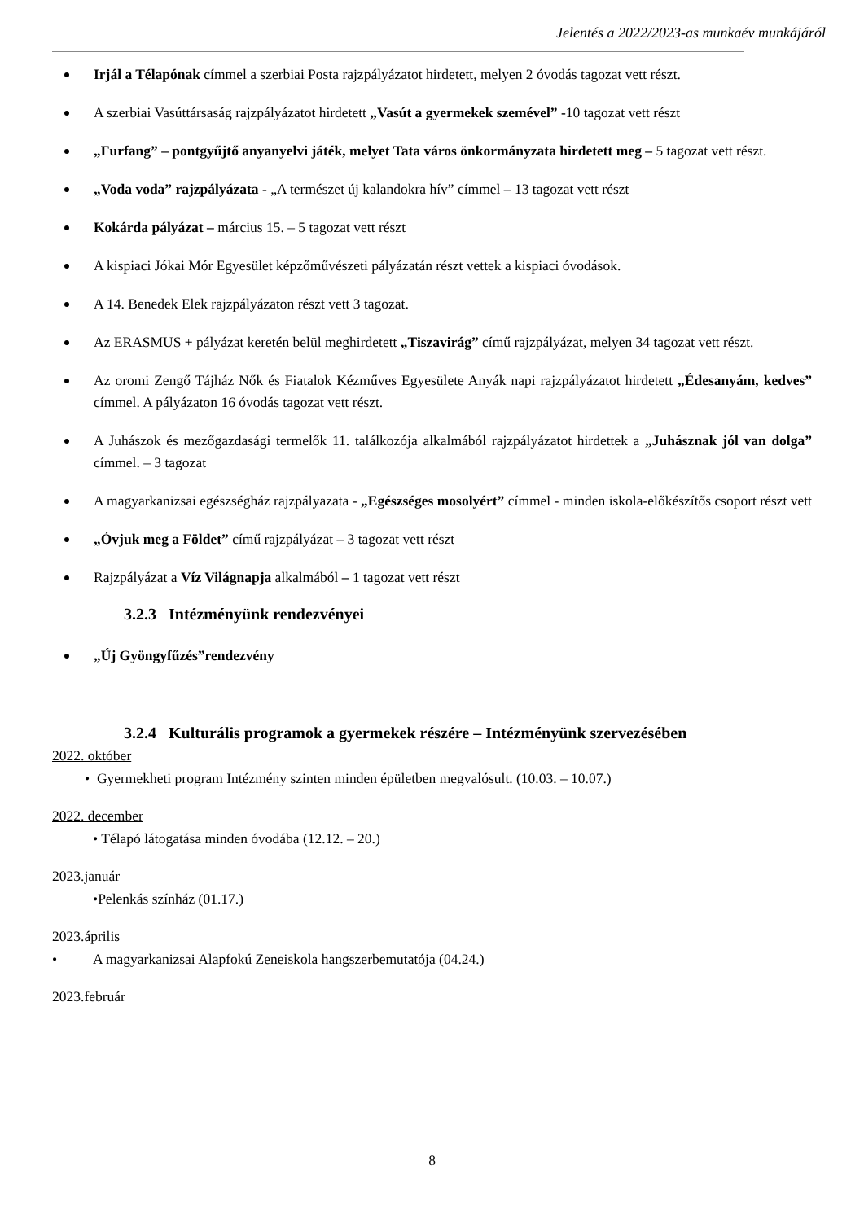Jelentés a 2022/2023-as munkaév munkájáról
Irjál a Télapónak címmel a szerbiai Posta rajzpályázatot hirdetett, melyen 2 óvodás tagozat vett részt.
A szerbiai Vasúttársaság rajzpályázatot hirdetett „Vasút a gyermekek szemével” -10 tagozat vett részt
„Furfang” – pontgyűjtő anyanyelvi játék, melyet Tata város önkormányzata hirdetett meg – 5 tagozat vett részt.
„Voda voda” rajzpályázata - „A természet új kalandokra hív” címmel – 13 tagozat vett részt
Kokárda pályázat – március 15. – 5 tagozat vett részt
A kispiaci Jókai Mór Egyesület képzőművészeti pályázatán részt vettek a kispiaci óvodások.
A 14. Benedek Elek rajzpályázaton részt vett 3 tagozat.
Az ERASMUS + pályázat keretén belül meghirdetett „Tiszavirág” című rajzpályázat, melyen 34 tagozat vett részt.
Az oromi Zengő Tájház Nők és Fiatalok Kézműves Egyesülete Anyák napi rajzpályázatot hirdetett „Édesanyám, kedves” címmel. A pályázaton 16 óvodás tagozat vett részt.
A Juhászok és mezőgazdasági termelők 11. találkozója alkalmából rajzpályázatot hirdettek a „Juhásznak jól van dolga” címmel. – 3 tagozat
A magyarkanizsai egészségház rajzpályazata - „Egészséges mosolyért” címmel - minden iskola-előkészítős csoport részt vett
„Óvjuk meg a Földet” című rajzpályázat – 3 tagozat vett részt
Rajzpályázat a Víz Világnapja alkalmából – 1 tagozat vett részt
3.2.3 Intézményünk rendezvényei
„Új Gyöngyfűzés”rendezvény
3.2.4 Kulturális programok a gyermekek részére – Intézményünk szervezésében
2022. október
• Gyermekheti program Intézmény szinten minden épületben megvalósult. (10.03. – 10.07.)
2022. december
• Télapó látogatása minden óvodába (12.12. – 20.)
2023.január
•Pelenkás színház (01.17.)
2023.április
• A magyarkanizsai Alapfokú Zeneiskola hangszerbemutatója (04.24.)
2023.február
8